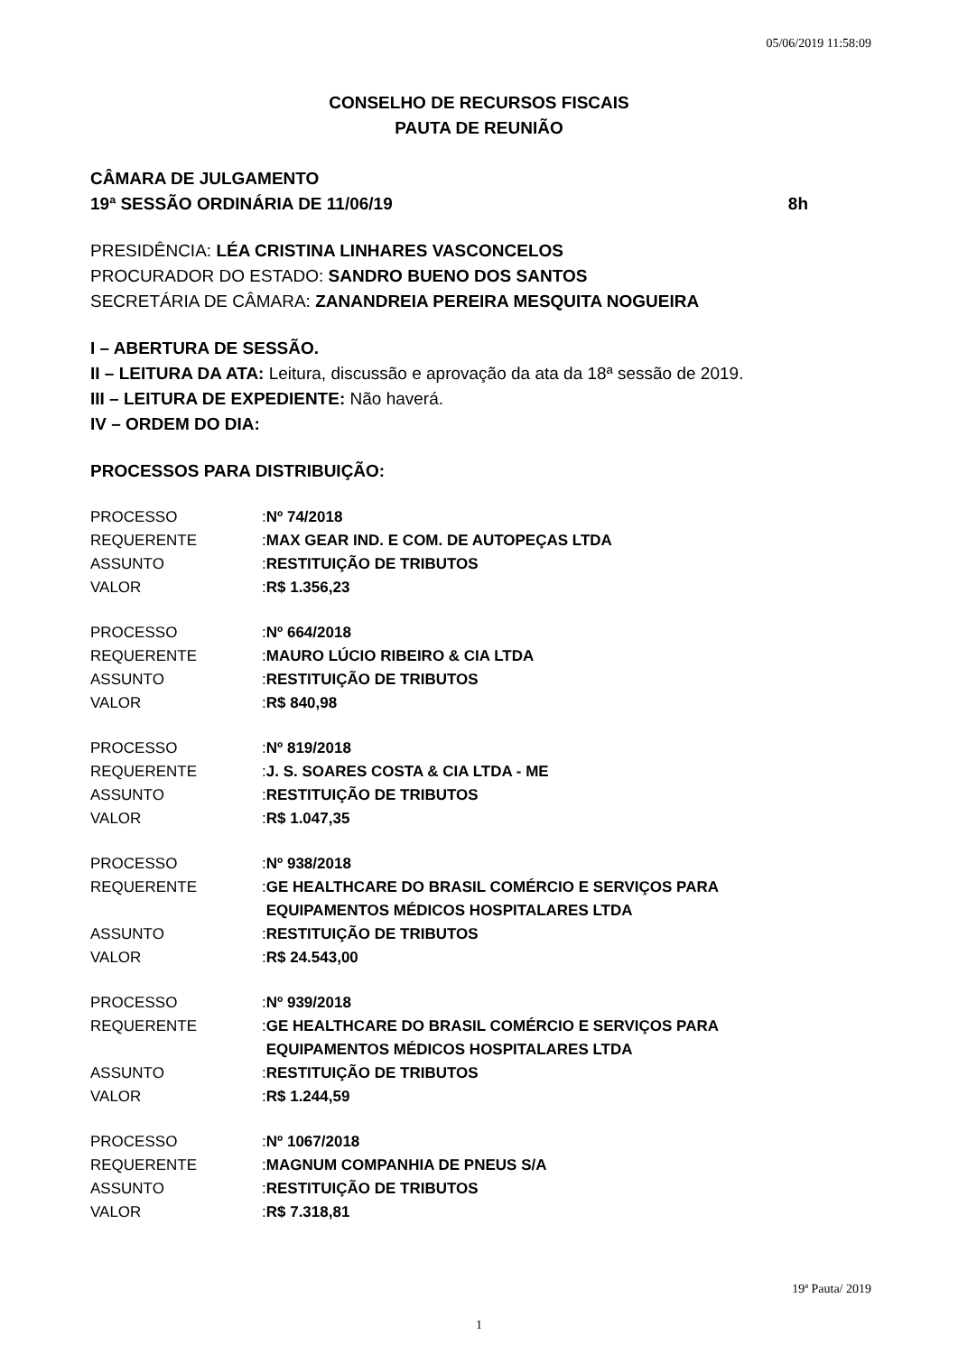05/06/2019 11:58:09
CONSELHO DE RECURSOS FISCAIS
PAUTA DE REUNIÃO
CÂMARA DE JULGAMENTO
19ª SESSÃO ORDINÁRIA DE 11/06/19 8h
PRESIDÊNCIA: LÉA CRISTINA LINHARES VASCONCELOS
PROCURADOR DO ESTADO: SANDRO BUENO DOS SANTOS
SECRETÁRIA DE CÂMARA: ZANANDREIA PEREIRA MESQUITA NOGUEIRA
I – ABERTURA DE SESSÃO.
II – LEITURA DA ATA: Leitura, discussão e aprovação da ata da 18ª sessão de 2019.
III – LEITURA DE EXPEDIENTE: Não haverá.
IV – ORDEM DO DIA:
PROCESSOS PARA DISTRIBUIÇÃO:
| PROCESSO | : | Nº 74/2018 |
| REQUERENTE | : | MAX GEAR IND. E COM. DE AUTOPEÇAS LTDA |
| ASSUNTO | : | RESTITUIÇÃO DE TRIBUTOS |
| VALOR | : | R$ 1.356,23 |
| PROCESSO | : | Nº 664/2018 |
| REQUERENTE | : | MAURO LÚCIO RIBEIRO & CIA LTDA |
| ASSUNTO | : | RESTITUIÇÃO DE TRIBUTOS |
| VALOR | : | R$ 840,98 |
| PROCESSO | : | Nº 819/2018 |
| REQUERENTE | : | J. S. SOARES COSTA & CIA LTDA - ME |
| ASSUNTO | : | RESTITUIÇÃO DE TRIBUTOS |
| VALOR | : | R$ 1.047,35 |
| PROCESSO | : | Nº 938/2018 |
| REQUERENTE | : | GE HEALTHCARE DO BRASIL COMÉRCIO E SERVIÇOS PARA EQUIPAMENTOS MÉDICOS HOSPITALARES LTDA |
| ASSUNTO | : | RESTITUIÇÃO DE TRIBUTOS |
| VALOR | : | R$ 24.543,00 |
| PROCESSO | : | Nº 939/2018 |
| REQUERENTE | : | GE HEALTHCARE DO BRASIL COMÉRCIO E SERVIÇOS PARA EQUIPAMENTOS MÉDICOS HOSPITALARES LTDA |
| ASSUNTO | : | RESTITUIÇÃO DE TRIBUTOS |
| VALOR | : | R$ 1.244,59 |
| PROCESSO | : | Nº 1067/2018 |
| REQUERENTE | : | MAGNUM COMPANHIA DE PNEUS S/A |
| ASSUNTO | : | RESTITUIÇÃO DE TRIBUTOS |
| VALOR | : | R$ 7.318,81 |
19ª Pauta/ 2019
1